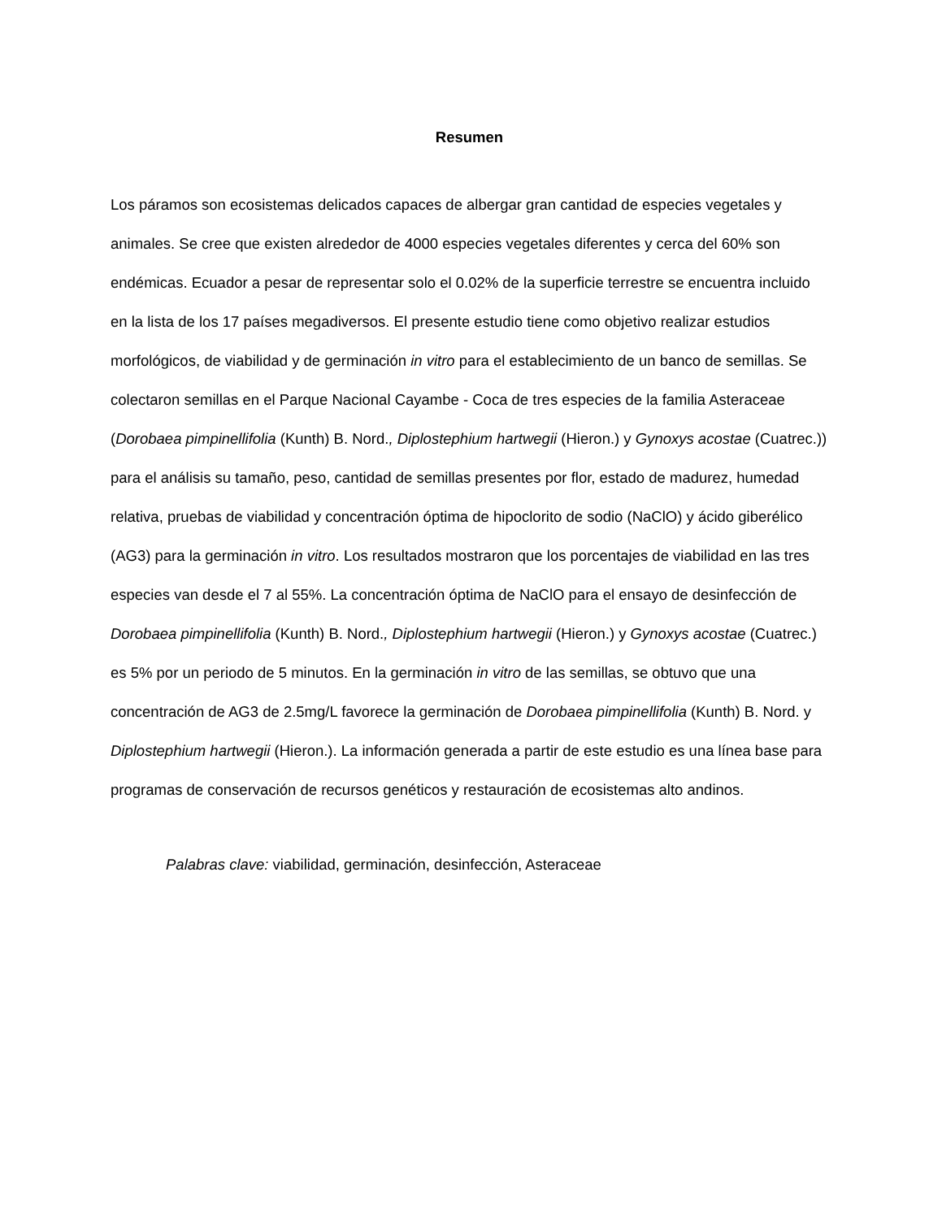Resumen
Los páramos son ecosistemas delicados capaces de albergar gran cantidad de especies vegetales y animales. Se cree que existen alrededor de 4000 especies vegetales diferentes y cerca del 60% son endémicas. Ecuador a pesar de representar solo el 0.02% de la superficie terrestre se encuentra incluido en la lista de los 17 países megadiversos. El presente estudio tiene como objetivo realizar estudios morfológicos, de viabilidad y de germinación in vitro para el establecimiento de un banco de semillas. Se colectaron semillas en el Parque Nacional Cayambe - Coca de tres especies de la familia Asteraceae (Dorobaea pimpinellifolia (Kunth) B. Nord., Diplostephium hartwegii (Hieron.) y Gynoxys acostae (Cuatrec.)) para el análisis su tamaño, peso, cantidad de semillas presentes por flor, estado de madurez, humedad relativa, pruebas de viabilidad y concentración óptima de hipoclorito de sodio (NaClO) y ácido giberélico (AG3) para la germinación in vitro. Los resultados mostraron que los porcentajes de viabilidad en las tres especies van desde el 7 al 55%. La concentración óptima de NaClO para el ensayo de desinfección de Dorobaea pimpinellifolia (Kunth) B. Nord., Diplostephium hartwegii (Hieron.) y Gynoxys acostae (Cuatrec.) es 5% por un periodo de 5 minutos. En la germinación in vitro de las semillas, se obtuvo que una concentración de AG3 de 2.5mg/L favorece la germinación de Dorobaea pimpinellifolia (Kunth) B. Nord. y Diplostephium hartwegii (Hieron.). La información generada a partir de este estudio es una línea base para programas de conservación de recursos genéticos y restauración de ecosistemas alto andinos.
Palabras clave: viabilidad, germinación, desinfección, Asteraceae